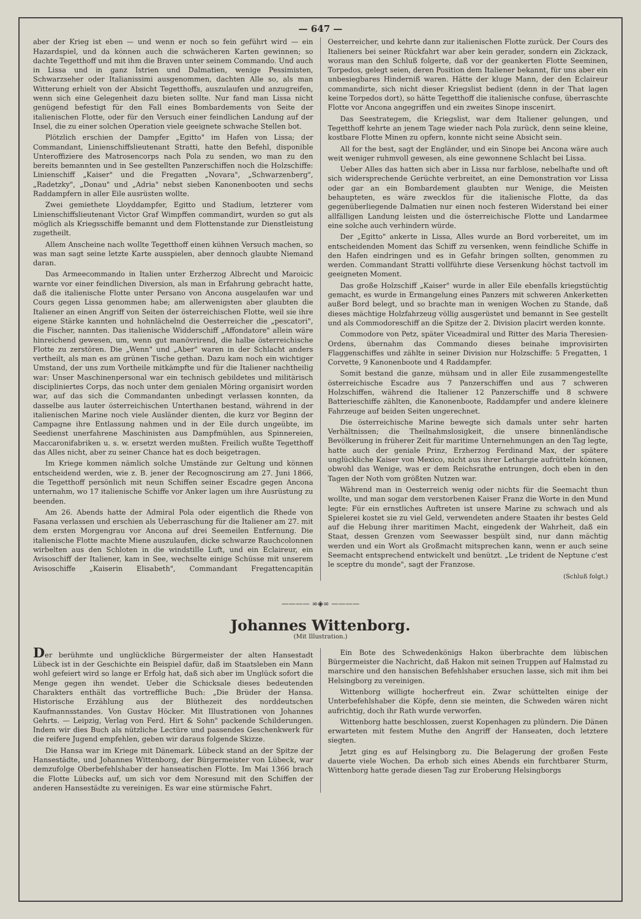— 647 —
aber der Krieg ist eben — und wenn er noch so fein geführt wird — ein Hazardspiel, und da können auch die schwächeren Karten gewinnen; so dachte Tegetthoff und mit ihm die Braven unter seinem Commando. Und auch in Lissa und in ganz Istrien und Dalmatien, wenige Pessimisten, Schwarzseher oder Italianissimi ausgenommen, dachten Alle so, als man Witterung erhielt von der Absicht Tegetthoffs, auszulaufen und anzugreifen, wenn sich eine Gelegenheit dazu bieten sollte. Nur fand man Lissa nicht genügend befestigt für den Fall eines Bombardements von Seite der italienischen Flotte, oder für den Versuch einer feindlichen Landung auf der Insel, die zu einer solchen Operation viele geeignete schwache Stellen bot.
Plötzlich erschien der Dampfer „Egitto" im Hafen von Lissa; der Commandant, Linienschiffslieutenant Stratti, hatte den Befehl, disponible Unteroffiziere des Matrosencorps nach Pola zu senden, wo man zu den bereits bemannten und in See gestellten Panzerschiffen noch die Holzschiffe: Linienschiff „Kaiser" und die Fregatten „Novara", „Schwarzenberg", „Radetzky", „Donau" und „Adria" nebst sieben Kanonenbooten und sechs Raddampfern in aller Eile ausrüsten wollte.
Zwei gemiethete Lloyddampfer, Egitto und Stadium, letzterer vom Linienschiffslieutenant Victor Graf Wimpffen commandirt, wurden so gut als möglich als Kriegsschiffe bemannt und dem Flottenstande zur Dienstleistung zugetheilt.
Allem Anscheine nach wollte Tegetthoff einen kühnen Versuch machen, so was man sagt seine letzte Karte ausspielen, aber dennoch glaubte Niemand daran.
Das Armeecommando in Italien unter Erzherzog Albrecht und Maroicic warnte vor einer feindlichen Diversion, als man in Erfahrung gebracht hatte, daß die italienische Flotte unter Persano von Ancona ausgelaufen war und Cours gegen Lissa genommen habe; am allerwenigsten aber glaubten die Italiener an einen Angriff von Seiten der österreichischen Flotte, weil sie ihre eigene Stärke kannten und hohnlächelnd die Oesterreicher die „pescatori", die Fischer, nannten. Das italienische Widderschiff „Affondatore" allein wäre hinreichend gewesen, um, wenn gut manövrirend, die halbe österreichische Flotte zu zerstören. Die „Wenn" und „Aber" waren in der Schlacht anders vertheilt, als man es am grünen Tische gethan. Dazu kam noch ein wichtiger Umstand, der uns zum Vortheile mitkämpfte und für die Italiener nachtheilig war: Unser Maschinenpersonal war ein technisch gebildetes und militärisch discipliniertes Corps, das noch unter dem genialen Möring organisirt worden war, auf das sich die Commandanten unbedingt verlassen konnten, da dasselbe aus lauter österreichischen Unterthanen bestand, während in der italienischen Marine noch viele Ausländer dienten, die kurz vor Beginn der Campagne ihre Entlassung nahmen und in der Eile durch ungeübte, im Seedienst unerfahrene Maschinisten aus Dampfmühlen, aus Spinnereien, Maccaronifabriken u. s. w. ersetzt werden mußten. Freilich wußte Tegetthoff das Alles nicht, aber zu seiner Chance hat es doch beigetragen.
Im Kriege kommen nämlich solche Umstände zur Geltung und können entscheidend werden, wie z. B. jener der Recognoscirung am 27. Juni 1866, die Tegetthoff persönlich mit neun Schiffen seiner Escadre gegen Ancona unternahm, wo 17 italienische Schiffe vor Anker lagen um ihre Ausrüstung zu beenden.
Am 26. Abends hatte der Admiral Pola oder eigentlich die Rhede von Fasana verlassen und erschien als Ueberraschung für die Italiener am 27. mit dem ersten Morgengrau vor Ancona auf drei Seemeilen Entfernung. Die italienische Flotte machte Miene auszulaufen, dicke schwarze Rauchcolonnen wirbelten aus den Schloten in die windstille Luft, und ein Eclaireur, ein Avisoschiff der Italiener, kam in See, wechselte einige Schüsse mit unserem Avisoschiffe „Kaiserin Elisabeth", Commandant Fregattencapitän Oesterreicher, und kehrte dann zur italienischen Flotte zurück. Der Cours des Italieners bei seiner Rückfahrt war aber kein gerader, sondern ein Zickzack, woraus man den Schluß folgerte, daß vor der geankerten Flotte Seeminen, Torpedos, gelegt seien, deren Position dem Italiener bekannt, für uns aber ein unbesiegbares Hinderniß waren. Hätte der kluge Mann, der den Eclaireur commandirte, sich nicht dieser Kriegslist bedient (denn in der That lagen keine Torpedos dort), so hätte Tegetthoff die italienische confuse, überraschte Flotte vor Ancona angegriffen und ein zweites Sinope inscenirt.
Das Seestrategem, die Kriegslist, war dem Italiener gelungen, und Tegetthoff kehrte an jenem Tage wieder nach Pola zurück, denn seine kleine, kostbare Flotte Minen zu opfern, konnte nicht seine Absicht sein.
All for the best, sagt der Engländer, und ein Sinope bei Ancona wäre auch weit weniger ruhmvoll gewesen, als eine gewonnene Schlacht bei Lissa.
Ueber Alles das hatten sich aber in Lissa nur farblose, nebelhafte und oft sich widersprechende Gerüchte verbreitet, an eine Demonstration vor Lissa oder gar an ein Bombardement glaubten nur Wenige, die Meisten behaupteten, es wäre zwecklos für die italienische Flotte, da das gegenüberliegende Dalmatien nur einen noch festeren Widerstand bei einer allfälligen Landung leisten und die österreichische Flotte und Landarmee eine solche auch verhindern würde.
Der „Egitto" ankerte in Lissa, Alles wurde an Bord vorbereitet, um im entscheidenden Moment das Schiff zu versenken, wenn feindliche Schiffe in den Hafen eindringen und es in Gefahr bringen sollten, genommen zu werden. Commandant Stratti vollführte diese Versenkung höchst tactvoll im geeigneten Moment.
Das große Holzschiff „Kaiser" wurde in aller Eile ebenfalls kriegstüchtig gemacht, es wurde in Ermangelung eines Panzers mit schweren Ankerketten außer Bord belegt, und so brachte man in wenigen Wochen zu Stande, daß dieses mächtige Holzfahrzeug völlig ausgerüstet und bemannt in See gestellt und als Commodoreschiff an die Spitze der 2. Division placirt werden konnte.
Commodore von Petz, später Viceadmiral und Ritter des Maria Theresien-Ordens, übernahm das Commando dieses beinahe improvisirten Flaggenschiffes und zählte in seiner Division nur Holzschiffe: 5 Fregatten, 1 Corvette, 9 Kanonenboote und 4 Raddampfer.
Somit bestand die ganze, mühsam und in aller Eile zusammengestellte österreichische Escadre aus 7 Panzerschiffen und aus 7 schweren Holzschiffen, während die Italiener 12 Panzerschiffe und 8 schwere Batterieschiffe zählten, die Kanonenboote, Raddampfer und andere kleinere Fahrzeuge auf beiden Seiten ungerechnet.
Die österreichische Marine bewegte sich damals unter sehr harten Verhältnissen; die Theilnahmslosigkeit, die unsere binnenländische Bevölkerung in früherer Zeit für maritime Unternehmungen an den Tag legte, hatte auch der geniale Prinz, Erzherzog Ferdinand Max, der spätere unglückliche Kaiser von Mexico, nicht aus ihrer Lethargie aufrütteln können, obwohl das Wenige, was er dem Reichsrathe entrungen, doch eben in den Tagen der Noth vom größten Nutzen war.
Während man in Oesterreich wenig oder nichts für die Seemacht thun wollte, und man sogar dem verstorbenen Kaiser Franz die Worte in den Mund legte: Für ein ernstliches Auftreten ist unsere Marine zu schwach und als Spielerei kostet sie zu viel Geld, verwendeten andere Staaten ihr bestes Geld auf die Hebung ihrer maritimen Macht, eingedenk der Wahrheit, daß ein Staat, dessen Grenzen vom Seewasser bespült sind, nur dann mächtig werden und ein Wort als Großmacht mitsprechen kann, wenn er auch seine Seemacht entsprechend entwickelt und benützt. „Le trident de Neptune c'est le sceptre du monde", sagt der Franzose.
(Schluß folgt.)
———— ∞◈∞ ————
Johannes Wittenborg.
(Mit Illustration.)
Der berühmte und unglückliche Bürgermeister der alten Hansestadt Lübeck ist in der Geschichte ein Beispiel dafür, daß im Staatsleben ein Mann wohl gefeiert wird so lange er Erfolg hat, daß sich aber im Unglück sofort die Menge gegen ihn wendet. Ueber die Schicksale dieses bedeutenden Charakters enthält das vortreffliche Buch: „Die Brüder der Hansa. Historische Erzählung aus der Blüthezeit des norddeutschen Kaufmannsstandes. Von Gustav Höcker. Mit Illustrationen von Johannes Gehrts. — Leipzig, Verlag von Ferd. Hirt & Sohn" packende Schilderungen. Indem wir dies Buch als nützliche Lectüre und passendes Geschenkwerk für die reifere Jugend empfehlen, geben wir daraus folgende Skizze.
Die Hansa war im Kriege mit Dänemark. Lübeck stand an der Spitze der Hansestädte, und Johannes Wittenborg, der Bürgermeister von Lübeck, war demzufolge Oberbefehlshaber der hanseatischen Flotte. Im Mai 1366 brach die Flotte Lübecks auf, um sich vor dem Noresund mit den Schiffen der anderen Hansestädte zu vereinigen. Es war eine stürmische Fahrt.
Ein Bote des Schwedenkönigs Hakon überbrachte dem lübischen Bürgermeister die Nachricht, daß Hakon mit seinen Truppen auf Halmstad zu marschire und den hansischen Befehlshaber ersuchen lasse, sich mit ihm bei Helsingborg zu vereinigen.
Wittenborg willigte hocherfreut ein. Zwar schüttelten einige der Unterbefehlshaber die Köpfe, denn sie meinten, die Schweden wären nicht aufrichtig, doch ihr Rath wurde verworfen.
Wittenborg hatte beschlossen, zuerst Kopenhagen zu plündern. Die Dänen erwarteten mit festem Muthe den Angriff der Hanseaten, doch letztere siegten.
Jetzt ging es auf Helsingborg zu. Die Belagerung der großen Feste dauerte viele Wochen. Da erhob sich eines Abends ein furchtbarer Sturm, Wittenborg hatte gerade diesen Tag zur Eroberung Helsingborgs